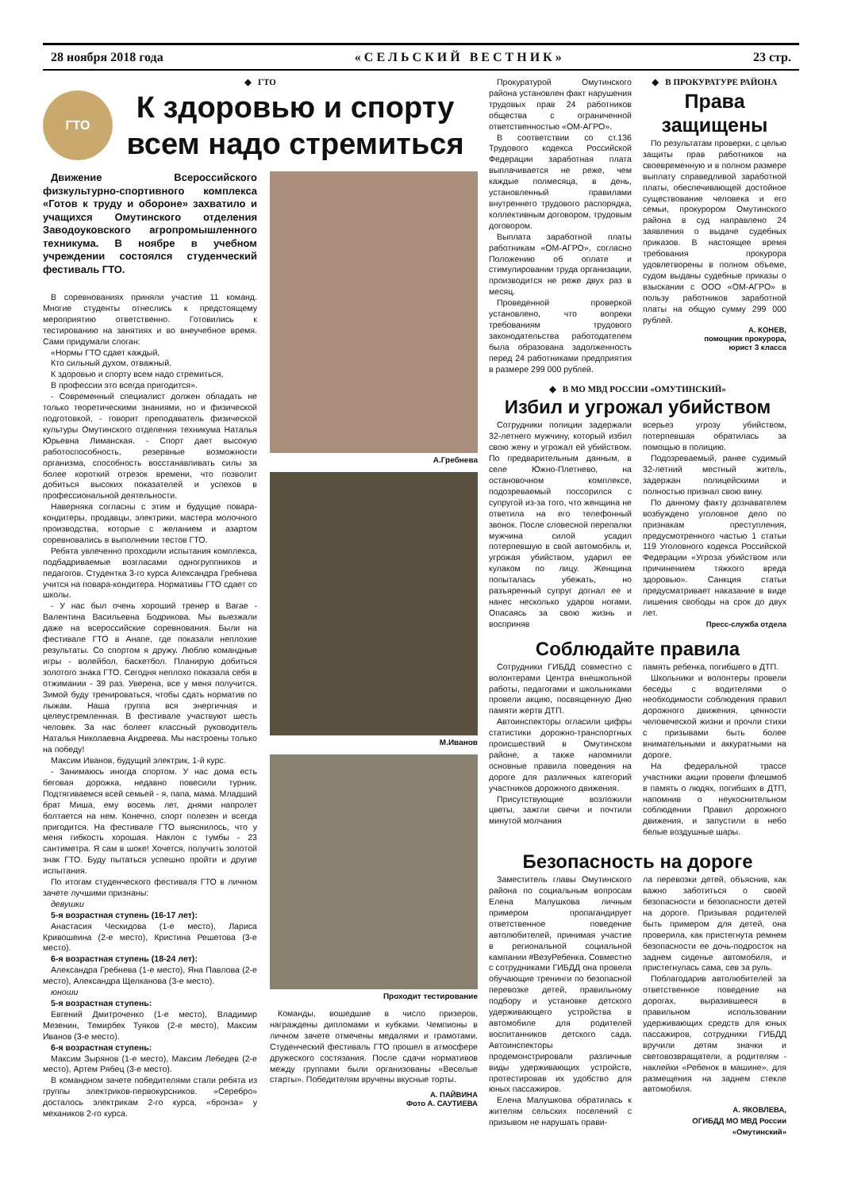28 ноября 2018 года « С Е Л Ь С К И Й В Е С Т Н И К » 23 стр.
◆ ГТО
ГТО
К здоровью и спорту всем надо стремиться
Движение Всероссийского физкультурно-спортивного комплекса «Готов к труду и обороне» захватило и учащихся Омутинского отделения Заводоуковского агропромышленного техникума. В ноябре в учебном учреждении состоялся студенческий фестиваль ГТО.
В соревнованиях приняли участие 11 команд. Многие студенты отнеслись к предстоящему мероприятию ответственно. Готовились к тестированию на занятиях и во внеучебное время. Сами придумали слоган:
«Нормы ГТО сдает каждый,
Кто сильный духом, отважный.
К здоровью и спорту всем надо стремиться,
В профессии это всегда пригодится».
- Современный специалист должен обладать не только теоретическими знаниями, но и физической подготовкой, - говорит преподаватель физической культуры Омутинского отделения техникума Наталья Юрьевна Лиманская. - Спорт дает высокую работоспособность, резервные возможности организма, способность восстанавливать силы за более короткий отрезок времени, что позволит добиться высоких показателей и успехов в профессиональной деятельности.
Наверняка согласны с этим и будущие повара-кондитеры, продавцы, электрики, мастера молочного производства, которые с желанием и азартом соревновались в выполнении тестов ГТО.
Ребята увлеченно проходили испытания комплекса, подбадриваемые возгласами одногруппников и педагогов. Студентка 3-го курса Александра Гребнева учится на повара-кондитера. Нормативы ГТО сдает со школы.
- У нас был очень хороший тренер в Вагае - Валентина Васильевна Бодрикова. Мы выезжали даже на всероссийские соревнования. Были на фестивале ГТО в Анапе, где показали неплохие результаты. Со спортом я дружу. Люблю командные игры - волейбол, баскетбол. Планирую добиться золотого знака ГТО. Сегодня неплохо показала себя в отжимании - 39 раз. Уверена, все у меня получится. Зимой буду тренироваться, чтобы сдать норматив по лыжам. Наша группа вся энергичная и целеустремленная. В фестивале участвуют шесть человек. За нас болеет классный руководитель Наталья Николаевна Андреева. Мы настроены только на победу!
Максим Иванов, будущий электрик, 1-й курс.
- Занимаюсь иногда спортом. У нас дома есть беговая дорожка, недавно повесили турник. Подтягиваемся всей семьей - я, папа, мама. Младший брат Миша, ему восемь лет, днями напролет болтается на нем. Конечно, спорт полезен и всегда пригодится. На фестивале ГТО выяснилось, что у меня гибкость хорошая. Наклон с тумбы - 23 сантиметра. Я сам в шоке! Хочется, получить золотой знак ГТО. Буду пытаться успешно пройти и другие испытания.
По итогам студенческого фестиваля ГТО в личном зачете лучшими признаны:
девушки
5-я возрастная ступень (16-17 лет):
Анастасия Ческидова (1-е место), Лариса Кривошеина (2-е место), Кристина Решетова (3-е место).
6-я возрастная ступень (18-24 лет):
Александра Гребнева (1-е место), Яна Павлова (2-е место), Александра Щелканова (3-е место).
юноши
5-я возрастная ступень:
Евгений Дмитроченко (1-е место), Владимир Мезенин, Темирбек Туяков (2-е место), Максим Иванов (3-е место).
6-я возрастная ступень:
Максим Зырянов (1-е место), Максим Лебедев (2-е место), Артем Рябец (3-е место).
В командном зачете победителями стали ребята из группы электриков-первокурсников. «Серебро» досталось электрикам 2-го курса, «бронза» у механиков 2-го курса.
А.Гребнева
М.Иванов
Проходит тестирование
Команды, вошедшие в число призеров, награждены дипломами и кубками. Чемпионы в личном зачете отмечены медалями и грамотами. Студенческий фестиваль ГТО прошел в атмосфере дружеского состязания. После сдачи нормативов между группами были организованы «Веселые старты». Победителям вручены вкусные торты.
А. ПАЙВИНА
Фото А. САУТИЕВА
Прокуратурой Омутинского района установлен факт нарушения трудовых прав 24 работников общества с ограниченной ответственностью «ОМ-АГРО».
В соответствии со ст.136 Трудового кодекса Российской Федерации заработная плата выплачивается не реже, чем каждые полмесяца, в день, установленный правилами внутреннего трудового распорядка, коллективным договором, трудовым договором.
Выплата заработной платы работникам «ОМ-АГРО», согласно Положению об оплате и стимулировании труда организации, производится не реже двух раз в месяц.
Проведенной проверкой установлено, что вопреки требованиям трудового законодательства работодателем была образована задолженность перед 24 работниками предприятия в размере 299 000 рублей.
◆ В ПРОКУРАТУРЕ РАЙОНА
Права защищены
По результатам проверки, с целью защиты прав работников на своевременную и в полном размере выплату справедливой заработной платы, обеспечивающей достойное существование человека и его семьи, прокурором Омутинского района в суд направлено 24 заявления о выдаче судебных приказов. В настоящее время требования прокурора удовлетворены в полном объеме, судом выданы судебные приказы о взыскании с ООО «ОМ-АГРО» в пользу работников заработной платы на общую сумму 299 000 рублей.
А. КОНЕВ,
помощник прокурора,
юрист 3 класса
◆ В МО МВД РОССИИ «ОМУТИНСКИЙ»
Избил и угрожал убийством
Сотрудники полиции задержали 32-летнего мужчину, который избил свою жену и угрожал ей убийством. По предварительным данным, в селе Южно-Плетнево, на остановочном комплексе, подозреваемый поссорился с супругой из-за того, что женщина не ответила на его телефонный звонок. После словесной перепалки мужчина силой усадил потерпевшую в свой автомобиль и, угрожая убийством, ударил ее кулаком по лицу. Женщина попыталась убежать, но разъяренный супруг догнал ее и нанес несколько ударов ногами. Опасаясь за свою жизнь и восприняв
всерьез угрозу убийством, потерпевшая обратилась за помощью в полицию.
Подозреваемый, ранее судимый 32-летний местный житель, задержан полицейскими и полностью признал свою вину.
По данному факту дознавателем возбуждено уголовное дело по признакам преступления, предусмотренного частью 1 статьи 119 Уголовного кодекса Российской Федерации «Угроза убийством или причинением тяжкого вреда здоровью». Санкция статьи предусматривает наказание в виде лишения свободы на срок до двух лет.
Пресс-служба отдела
Соблюдайте правила
Сотрудники ГИБДД совместно с волонтерами Центра внешкольной работы, педагогами и школьниками провели акцию, посвященную Дню памяти жертв ДТП.
Автоинспекторы огласили цифры статистики дорожно-транспортных происшествий в Омутинском районе, а также напомнили основные правила поведения на дороге для различных категорий участников дорожного движения.
Присутствующие возложили цветы, зажгли свечи и почтили минутой молчания
память ребенка, погибшего в ДТП.
Школьники и волонтеры провели беседы с водителями о необходимости соблюдения правил дорожного движения, ценности человеческой жизни и прочли стихи с призывами быть более внимательными и аккуратными на дороге.
На федеральной трассе участники акции провели флешмоб в память о людях, погибших в ДТП, напомнив о неукоснительном соблюдении Правил дорожного движения, и запустили в небо белые воздушные шары.
Безопасность на дороге
Заместитель главы Омутинского района по социальным вопросам Елена Малушкова личным примером пропагандирует ответственное поведение автолюбителей, принимая участие в региональной социальной кампании #ВезуРебенка. Совместно с сотрудниками ГИБДД она провела обучающие тренинги по безопасной перевозке детей, правильному подбору и установке детского удерживающего устройства в автомобиле для родителей воспитанников детского сада. Автоинспекторы продемонстрировали различные виды удерживающих устройств, протестировав их удобство для юных пассажиров.
Елена Малушкова обратилась к жителям сельских поселений с призывом не нарушать прави-
ла перевозки детей, объяснив, как важно заботиться о своей безопасности и безопасности детей на дороге. Призывая родителей быть примером для детей, она проверила, как пристегнута ремнем безопасности ее дочь-подросток на заднем сиденье автомобиля, и пристегнулась сама, сев за руль.
Поблагодарив автолюбителей за ответственное поведение на дорогах, выразившееся в правильном использовании удерживающих средств для юных пассажиров, сотрудники ГИБДД вручили детям значки и световозвращатели, а родителям - наклейки «Ребенок в машине», для размещения на заднем стекле автомобиля.
А. ЯКОВЛЕВА,
ОГИБДД МО МВД России
«Омутинский»